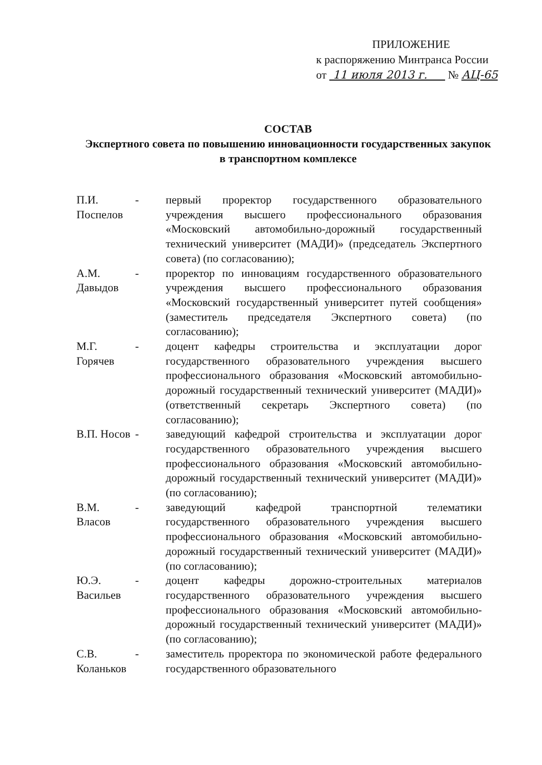ПРИЛОЖЕНИЕ
к распоряжению Минтранса России
от 11 июля 2013 г. № АЦ-65
СОСТАВ
Экспертного совета по повышению инновационности государственных закупок
в транспортном комплексе
П.И. Поспелов
- первый проректор государственного образовательного учреждения высшего профессионального образования «Московский автомобильно-дорожный государственный технический университет (МАДИ)» (председатель Экспертного совета) (по согласованию);
А.М. Давыдов
- проректор по инновациям государственного образовательного учреждения высшего профессионального образования «Московский государственный университет путей сообщения» (заместитель председателя Экспертного совета) (по согласованию);
М.Г. Горячев
- доцент кафедры строительства и эксплуатации дорог государственного образовательного учреждения высшего профессионального образования «Московский автомобильно-дорожный государственный технический университет (МАДИ)» (ответственный секретарь Экспертного совета) (по согласованию);
В.П. Носов
- заведующий кафедрой строительства и эксплуатации дорог государственного образовательного учреждения высшего профессионального образования «Московский автомобильно-дорожный государственный технический университет (МАДИ)» (по согласованию);
В.М. Власов
- заведующий кафедрой транспортной телематики государственного образовательного учреждения высшего профессионального образования «Московский автомобильно-дорожный государственный технический университет (МАДИ)» (по согласованию);
Ю.Э. Васильев
- доцент кафедры дорожно-строительных материалов государственного образовательного учреждения высшего профессионального образования «Московский автомобильно-дорожный государственный технический университет (МАДИ)» (по согласованию);
С.В. Коланьков
- заместитель проректора по экономической работе федерального государственного образовательного